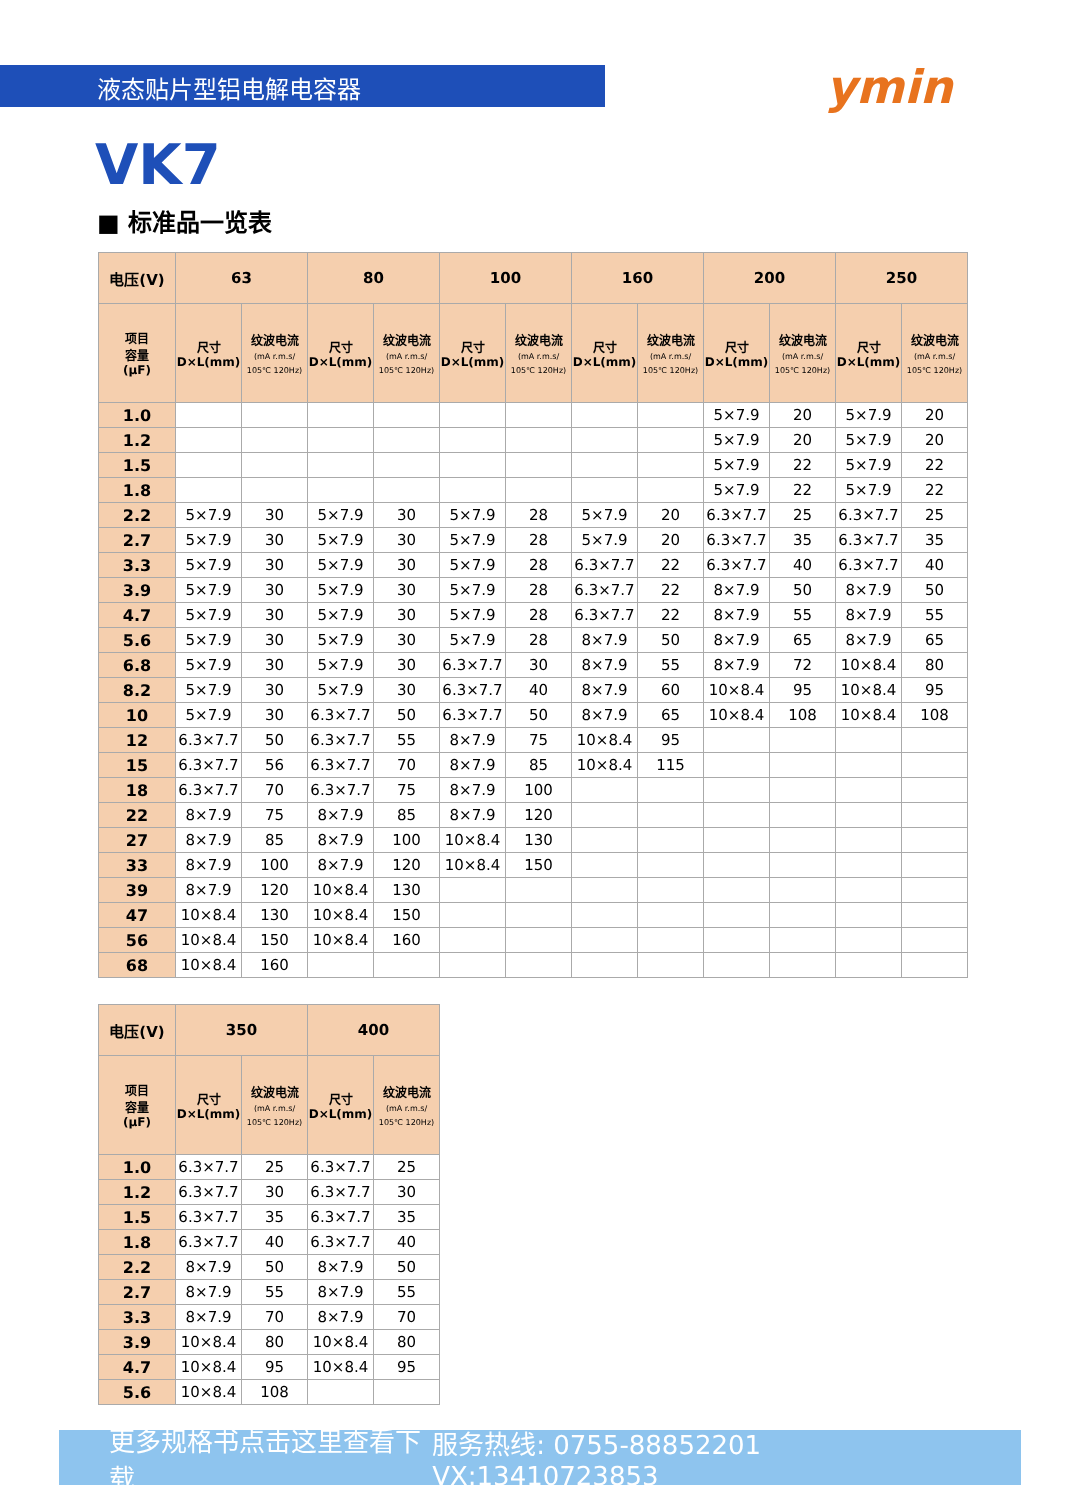液态贴片型铝电解电容器
ymin
VK7
■ 标准品一览表
| 电压(V) | 63 | | 80 | | 100 | | 160 | | 200 | | 250 | |
| --- | --- | --- | --- | --- | --- | --- | --- | --- | --- | --- | --- | --- |
| 项目 容量 (μF) | 尺寸 D×L(mm) | 纹波电流 (mA r.m.s/ 105℃ 120Hz) | 尺寸 D×L(mm) | 纹波电流 (mA r.m.s/ 105℃ 120Hz) | 尺寸 D×L(mm) | 纹波电流 (mA r.m.s/ 105℃ 120Hz) | 尺寸 D×L(mm) | 纹波电流 (mA r.m.s/ 105℃ 120Hz) | 尺寸 D×L(mm) | 纹波电流 (mA r.m.s/ 105℃ 120Hz) | 尺寸 D×L(mm) | 纹波电流 (mA r.m.s/ 105℃ 120Hz) |
| 1.0 | | | | | | | | | 5×7.9 | 20 | 5×7.9 | 20 |
| 1.2 | | | | | | | | | 5×7.9 | 20 | 5×7.9 | 20 |
| 1.5 | | | | | | | | | 5×7.9 | 22 | 5×7.9 | 22 |
| 1.8 | | | | | | | | | 5×7.9 | 22 | 5×7.9 | 22 |
| 2.2 | 5×7.9 | 30 | 5×7.9 | 30 | 5×7.9 | 28 | 5×7.9 | 20 | 6.3×7.7 | 25 | 6.3×7.7 | 25 |
| 2.7 | 5×7.9 | 30 | 5×7.9 | 30 | 5×7.9 | 28 | 5×7.9 | 20 | 6.3×7.7 | 35 | 6.3×7.7 | 35 |
| 3.3 | 5×7.9 | 30 | 5×7.9 | 30 | 5×7.9 | 28 | 6.3×7.7 | 22 | 6.3×7.7 | 40 | 6.3×7.7 | 40 |
| 3.9 | 5×7.9 | 30 | 5×7.9 | 30 | 5×7.9 | 28 | 6.3×7.7 | 22 | 8×7.9 | 50 | 8×7.9 | 50 |
| 4.7 | 5×7.9 | 30 | 5×7.9 | 30 | 5×7.9 | 28 | 6.3×7.7 | 22 | 8×7.9 | 55 | 8×7.9 | 55 |
| 5.6 | 5×7.9 | 30 | 5×7.9 | 30 | 5×7.9 | 28 | 8×7.9 | 50 | 8×7.9 | 65 | 8×7.9 | 65 |
| 6.8 | 5×7.9 | 30 | 5×7.9 | 30 | 6.3×7.7 | 30 | 8×7.9 | 55 | 8×7.9 | 72 | 10×8.4 | 80 |
| 8.2 | 5×7.9 | 30 | 5×7.9 | 30 | 6.3×7.7 | 40 | 8×7.9 | 60 | 10×8.4 | 95 | 10×8.4 | 95 |
| 10 | 5×7.9 | 30 | 6.3×7.7 | 50 | 6.3×7.7 | 50 | 8×7.9 | 65 | 10×8.4 | 108 | 10×8.4 | 108 |
| 12 | 6.3×7.7 | 50 | 6.3×7.7 | 55 | 8×7.9 | 75 | 10×8.4 | 95 | | | | |
| 15 | 6.3×7.7 | 56 | 6.3×7.7 | 70 | 8×7.9 | 85 | 10×8.4 | 115 | | | | |
| 18 | 6.3×7.7 | 70 | 6.3×7.7 | 75 | 8×7.9 | 100 | | | | | | |
| 22 | 8×7.9 | 75 | 8×7.9 | 85 | 8×7.9 | 120 | | | | | | |
| 27 | 8×7.9 | 85 | 8×7.9 | 100 | 10×8.4 | 130 | | | | | | |
| 33 | 8×7.9 | 100 | 8×7.9 | 120 | 10×8.4 | 150 | | | | | | |
| 39 | 8×7.9 | 120 | 10×8.4 | 130 | | | | | | | | |
| 47 | 10×8.4 | 130 | 10×8.4 | 150 | | | | | | | | |
| 56 | 10×8.4 | 150 | 10×8.4 | 160 | | | | | | | | |
| 68 | 10×8.4 | 160 | | | | | | | | | | |
| 电压(V) | 350 | | 400 | |
| --- | --- | --- | --- | --- |
| 项目 容量 (μF) | 尺寸 D×L(mm) | 纹波电流 (mA r.m.s/ 105℃ 120Hz) | 尺寸 D×L(mm) | 纹波电流 (mA r.m.s/ 105℃ 120Hz) |
| 1.0 | 6.3×7.7 | 25 | 6.3×7.7 | 25 |
| 1.2 | 6.3×7.7 | 30 | 6.3×7.7 | 30 |
| 1.5 | 6.3×7.7 | 35 | 6.3×7.7 | 35 |
| 1.8 | 6.3×7.7 | 40 | 6.3×7.7 | 40 |
| 2.2 | 8×7.9 | 50 | 8×7.9 | 50 |
| 2.7 | 8×7.9 | 55 | 8×7.9 | 55 |
| 3.3 | 8×7.9 | 70 | 8×7.9 | 70 |
| 3.9 | 10×8.4 | 80 | 10×8.4 | 80 |
| 4.7 | 10×8.4 | 95 | 10×8.4 | 95 |
| 5.6 | 10×8.4 | 108 | | |
更多规格书点击这里查看下载 服务热线: 0755-88852201 VX:13410723853